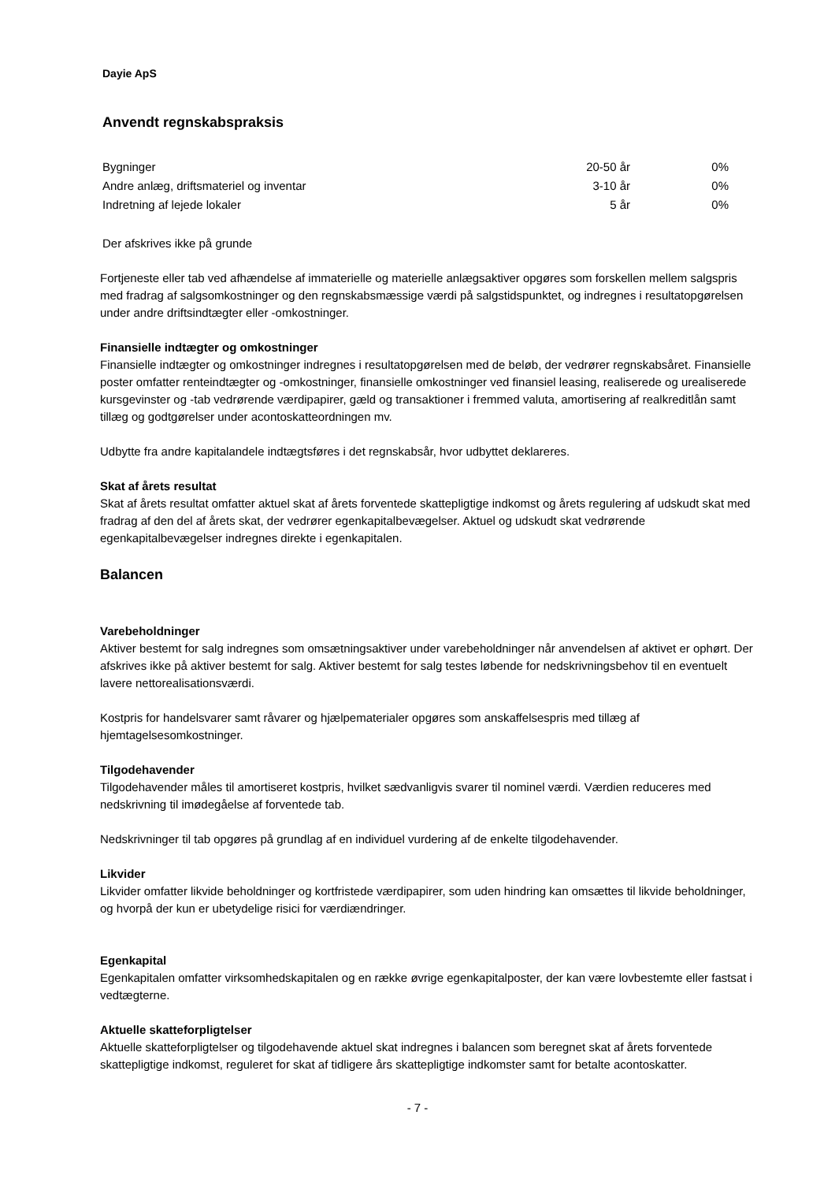Dayie ApS
Anvendt regnskabspraksis
| Bygninger | 20-50 år | 0% |
| Andre anlæg, driftsmateriel og inventar | 3-10 år | 0% |
| Indretning af lejede lokaler | 5 år | 0% |
Der afskrives ikke på grunde
Fortjeneste eller tab ved afhændelse af immaterielle og materielle anlægsaktiver opgøres som forskellen mellem salgspris med fradrag af salgsomkostninger og den regnskabsmæssige værdi på salgstidspunktet, og indregnes i resultatopgørelsen under andre driftsindtægter eller -omkostninger.
Finansielle indtægter og omkostninger
Finansielle indtægter og omkostninger indregnes i resultatopgørelsen med de beløb, der vedrører regnskabsåret. Finansielle poster omfatter renteindtægter og -omkostninger, finansielle omkostninger ved finansiel leasing, realiserede og urealiserede kursgevinster og -tab vedrørende værdipapirer, gæld og transaktioner i fremmed valuta, amortisering af realkreditlån samt tillæg og godtgørelser under acontoskatteordningen mv.
Udbytte fra andre kapitalandele indtægtsføres i det regnskabsår, hvor udbyttet deklareres.
Skat af årets resultat
Skat af årets resultat omfatter aktuel skat af årets forventede skattepligtige indkomst og årets regulering af udskudt skat med fradrag af den del af årets skat, der vedrører egenkapitalbevægelser. Aktuel og udskudt skat vedrørende egenkapitalbevægelser indregnes direkte i egenkapitalen.
Balancen
Varebeholdninger
Aktiver bestemt for salg indregnes som omsætningsaktiver under varebeholdninger når anvendelsen af aktivet er ophørt. Der afskrives ikke på aktiver bestemt for salg. Aktiver bestemt for salg testes løbende for nedskrivningsbehov til en eventuelt lavere nettorealisationsværdi.
Kostpris for handelsvarer samt råvarer og hjælpematerialer opgøres som anskaffelsespris med tillæg af hjemtagelsesomkostninger.
Tilgodehavender
Tilgodehavender måles til amortiseret kostpris, hvilket sædvanligvis svarer til nominel værdi. Værdien reduceres med nedskrivning til imødegåelse af forventede tab.
Nedskrivninger til tab opgøres på grundlag af en individuel vurdering af de enkelte tilgodehavender.
Likvider
Likvider omfatter likvide beholdninger og kortfristede værdipapirer, som uden hindring kan omsættes til likvide beholdninger, og hvorpå der kun er ubetydelige risici for værdiændringer.
Egenkapital
Egenkapitalen omfatter virksomhedskapitalen og en række øvrige egenkapitalposter, der kan være lovbestemte eller fastsat i vedtægterne.
Aktuelle skatteforpligtelser
Aktuelle skatteforpligtelser og tilgodehavende aktuel skat indregnes i balancen som beregnet skat af årets forventede skattepligtige indkomst, reguleret for skat af tidligere års skattepligtige indkomster samt for betalte acontoskatter.
- 7 -